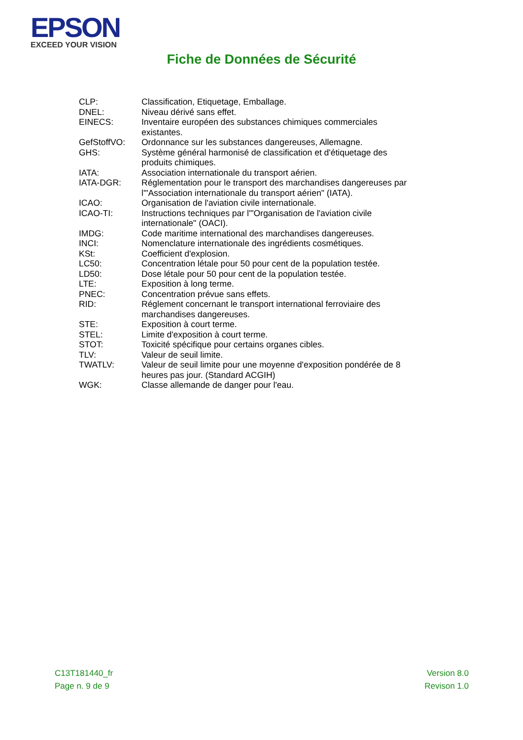EPSON
EXCEED YOUR VISION
Fiche de Données de Sécurité
| CLP: | Classification, Etiquetage, Emballage. |
| DNEL: | Niveau dérivé sans effet. |
| EINECS: | Inventaire européen des substances chimiques commerciales existantes. |
| GefStoffVO: | Ordonnance sur les substances dangereuses, Allemagne. |
| GHS: | Système général harmonisé de classification et d'étiquetage des produits chimiques. |
| IATA: | Association internationale du transport aérien. |
| IATA-DGR: | Réglementation pour le transport des marchandises dangereuses par l'"Association internationale du transport aérien" (IATA). |
| ICAO: | Organisation de l'aviation civile internationale. |
| ICAO-TI: | Instructions techniques par l'"Organisation de l'aviation civile internationale" (OACI). |
| IMDG: | Code maritime international des marchandises dangereuses. |
| INCI: | Nomenclature internationale des ingrédients cosmétiques. |
| KSt: | Coefficient d'explosion. |
| LC50: | Concentration létale pour 50 pour cent de la population testée. |
| LD50: | Dose létale pour 50 pour cent de la population testée. |
| LTE: | Exposition à long terme. |
| PNEC: | Concentration prévue sans effets. |
| RID: | Réglement concernant le transport international ferroviaire des marchandises dangereuses. |
| STE: | Exposition à court terme. |
| STEL: | Limite d'exposition à court terme. |
| STOT: | Toxicité spécifique pour certains organes cibles. |
| TLV: | Valeur de seuil limite. |
| TWATLV: | Valeur de seuil limite pour une moyenne d'exposition pondérée de 8 heures pas jour. (Standard ACGIH) |
| WGK: | Classe allemande de danger pour l'eau. |
C13T181440_fr
Page n. 9 de 9
Version 8.0
Revison 1.0